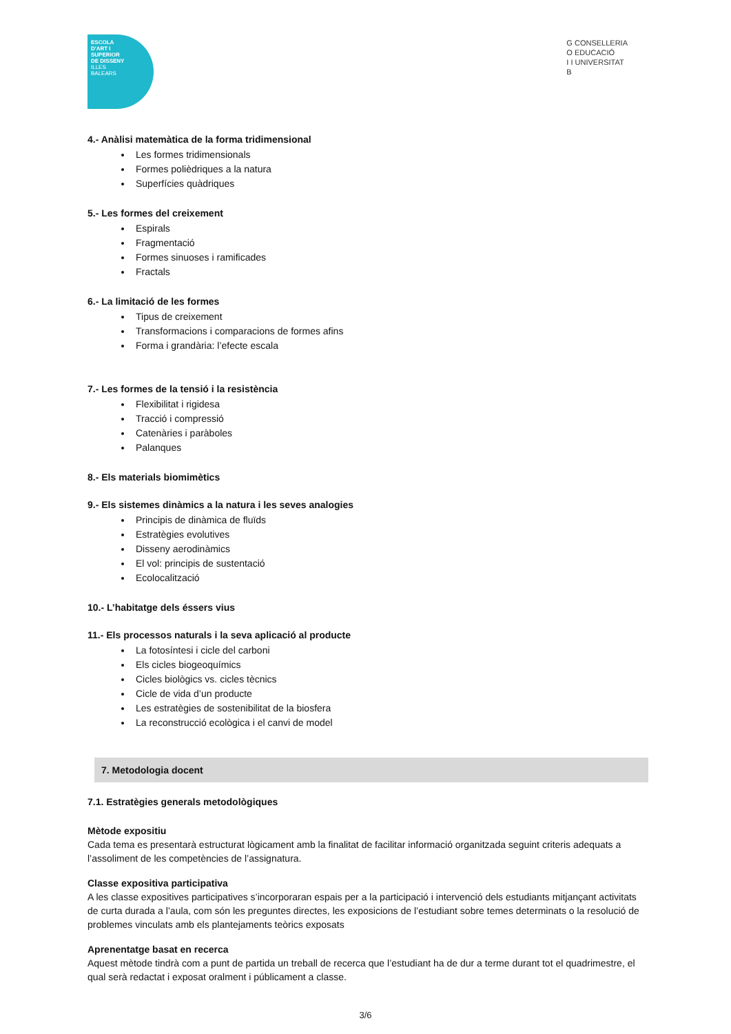ESCOLA
D'ART I
SUPERIOR
DE DISSENY
ILLES
BALEARS
G CONSELLERIA
O EDUCACIÓ
I I UNIVERSITAT
B
4.- Anàlisi matemàtica de la forma tridimensional
Les formes tridimensionals
Formes polièdriques a la natura
Superfícies quàdriques
5.- Les formes del creixement
Espirals
Fragmentació
Formes sinuoses i ramificades
Fractals
6.- La limitació de les formes
Tipus de creixement
Transformacions i comparacions de formes afins
Forma i grandària: l’efecte escala
7.- Les formes de la tensió i la resistència
Flexibilitat i rigidesa
Tracció i compressió
Catenàries i paràboles
Palanques
8.- Els materials biomimètics
9.- Els sistemes dinàmics a la natura i les seves analogies
Principis de dinàmica de fluïds
Estratègies evolutives
Disseny aerodinàmics
El vol: principis de sustentació
Ecolocalització
10.- L’habitatge dels éssers vius
11.- Els processos naturals i la seva aplicació al producte
La fotosíntesi i cicle del carboni
Els cicles biogeoquímics
Cicles biològics vs. cicles tècnics
Cicle de vida d’un producte
Les estratègies de sostenibilitat de la biosfera
La reconstrucció ecològica i el canvi de model
7. Metodologia docent
7.1. Estratègies generals metodològiques
Mètode expositiu
Cada tema es presentarà estructurat lògicament amb la finalitat de facilitar informació organitzada seguint criteris adequats a l’assoliment de les competències de l’assignatura.
Classe expositiva participativa
A les classe expositives participatives s’incorporaran espais per a la participació i intervenció dels estudiants mitjançant activitats de curta durada a l’aula, com són les preguntes directes, les exposicions de l’estudiant sobre temes determinats o la resolució de problemes vinculats amb els plantejaments teòrics exposats
Aprenentatge basat en recerca
Aquest mètode tindrà com a punt de partida un treball de recerca que l’estudiant ha de dur a terme durant tot el quadrimestre, el qual serà redactat i exposat oralment i públicament a classe.
3/6